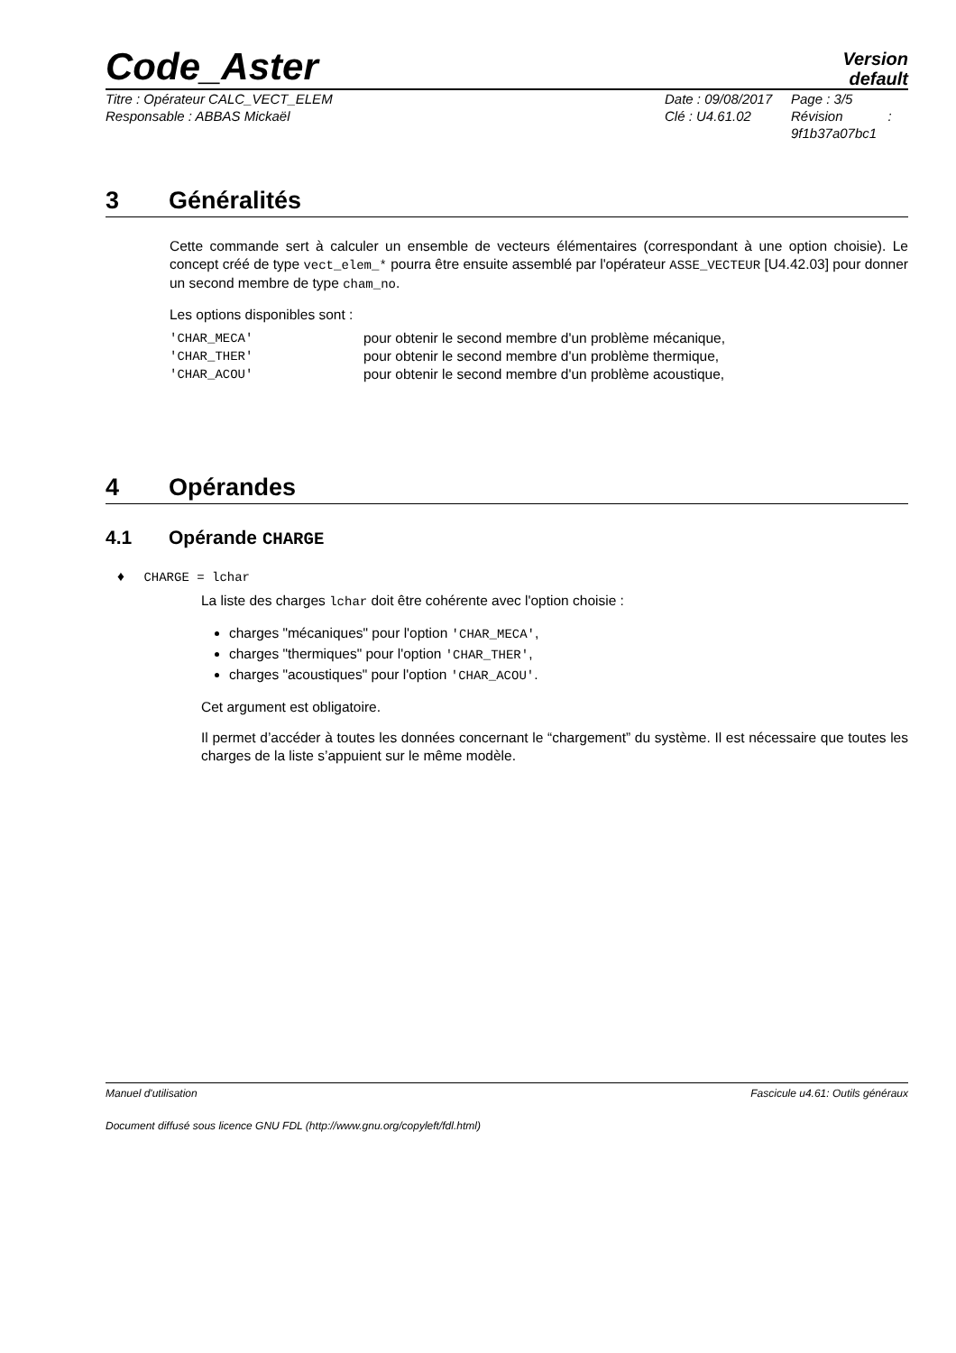Code_Aster
Version
default
Titre : Opérateur CALC_VECT_ELEM
Responsable : ABBAS Mickaël
Date : 09/08/2017
Clé : U4.61.02
Page : 3/5
Révision :
9f1b37a07bc1
3 Généralités
Cette commande sert à calculer un ensemble de vecteurs élémentaires (correspondant à une option choisie). Le concept créé de type vect_elem_* pourra être ensuite assemblé par l'opérateur ASSE_VECTEUR [U4.42.03] pour donner un second membre de type cham_no.
Les options disponibles sont :
'CHAR_MECA' pour obtenir le second membre d'un problème mécanique,
'CHAR_THER' pour obtenir le second membre d'un problème thermique,
'CHAR_ACOU' pour obtenir le second membre d'un problème acoustique,
4 Opérandes
4.1 Opérande CHARGE
♦ CHARGE = lchar
La liste des charges lchar doit être cohérente avec l'option choisie :
charges "mécaniques" pour l'option 'CHAR_MECA',
charges "thermiques" pour l'option 'CHAR_THER',
charges "acoustiques" pour l'option 'CHAR_ACOU'.
Cet argument est obligatoire.
Il permet d’accéder à toutes les données concernant le “chargement” du système. Il est nécessaire que toutes les charges de la liste s’appuient sur le même modèle.
Manuel d'utilisation Fascicule u4.61: Outils généraux
Document diffusé sous licence GNU FDL (http://www.gnu.org/copyleft/fdl.html)